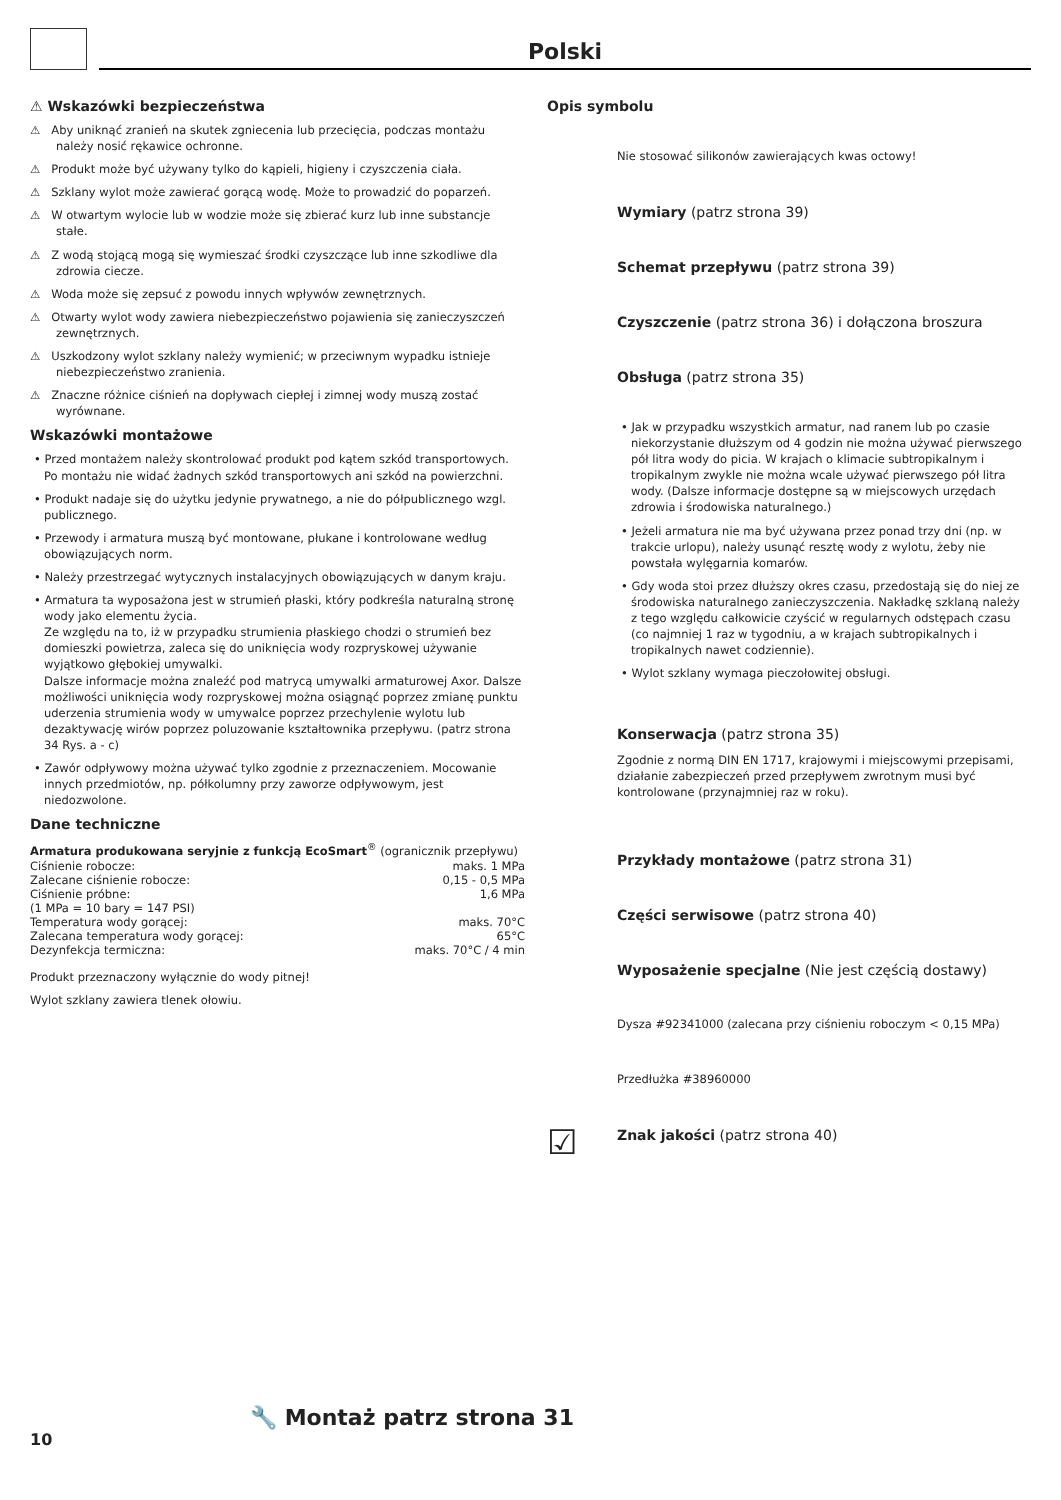Polski
⚠ Wskazówki bezpieczeństwa
⚠ Aby uniknąć zranień na skutek zgniecenia lub przecięcia, podczas montażu należy nosić rękawice ochronne.
⚠ Produkt może być używany tylko do kąpieli, higieny i czyszczenia ciała.
⚠ Szklany wylot może zawierać gorącą wodę. Może to prowadzić do poparzeń.
⚠ W otwartym wylocie lub w wodzie może się zbierać kurz lub inne substancje stałe.
⚠ Z wodą stojącą mogą się wymieszać środki czyszczące lub inne szkodliwe dla zdrowia ciecze.
⚠ Woda może się zepsuć z powodu innych wpływów zewnętrznych.
⚠ Otwarty wylot wody zawiera niebezpieczeństwo pojawienia się zanieczyszczeń zewnętrznych.
⚠ Uszkodzony wylot szklany należy wymienić; w przeciwnym wypadku istnieje niebezpieczeństwo zranienia.
⚠ Znaczne różnice ciśnień na dopływach ciepłej i zimnej wody muszą zostać wyrównane.
Wskazówki montażowe
• Przed montażem należy skontrolować produkt pod kątem szkód transportowych. Po montażu nie widać żadnych szkód transportowych ani szkód na powierzchni.
• Produkt nadaje się do użytku jedynie prywatnego, a nie do półpublicznego wzgl. publicznego.
• Przewody i armatura muszą być montowane, płukane i kontrolowane według obowiązujących norm.
• Należy przestrzegać wytycznych instalacyjnych obowiązujących w danym kraju.
• Armatura ta wyposażona jest w strumień płaski, który podkreśla naturalną stronę wody jako elementu życia.
Ze względu na to, iż w przypadku strumienia płaskiego chodzi o strumień bez domieszki powietrza, zaleca się do uniknięcia wody rozpryskowej używanie wyjątkowo głębokiej umywalki.
Dalsze informacje można znaleźć pod matrycą umywalki armaturowej Axor. Dalsze możliwości uniknięcia wody rozpryskowej można osiągnąć poprzez zmianę punktu uderzenia strumienia wody w umywalce poprzez przechylenie wylotu lub dezaktywację wirów poprzez poluzowanie kształtownika przepływu. (patrz strona 34 Rys. a - c)
• Zawór odpływowy można używać tylko zgodnie z przeznaczeniem. Mocowanie innych przedmiotów, np. półkolumny przy zaworze odpływowym, jest niedozwolone.
Dane techniczne
Armatura produkowana seryjnie z funkcją EcoSmart<sup>®</sup> (ogranicznik przepływu)
| Ciśnienie robocze: | maks. 1 MPa |
| Zalecane ciśnienie robocze: | 0,15 - 0,5 MPa |
| Ciśnienie próbne: | 1,6 MPa |
| (1 MPa = 10 bary = 147 PSI) | |
| Temperatura wody gorącej: | maks. 70°C |
| Zalecana temperatura wody gorącej: | 65°C |
| Dezynfekcja termiczna: | maks. 70°C / 4 min |
Produkt przeznaczony wyłącznie do wody pitnej!
Wylot szklany zawiera tlenek ołowiu.
Opis symbolu
Nie stosować silikonów zawierających kwas octowy!
Wymiary (patrz strona 39)
Schemat przepływu (patrz strona 39)
Czyszczenie (patrz strona 36) i dołączona broszura
Obsługa (patrz strona 35)
• Jak w przypadku wszystkich armatur, nad ranem lub po czasie niekorzystanie dłuższym od 4 godzin nie można używać pierwszego pół litra wody do picia. W krajach o klimacie subtropikalnym i tropikalnym zwykle nie można wcale używać pierwszego pół litra wody. (Dalsze informacje dostępne są w miejscowych urzędach zdrowia i środowiska naturalnego.)
• Jeżeli armatura nie ma być używana przez ponad trzy dni (np. w trakcie urlopu), należy usunąć resztę wody z wylotu, żeby nie powstała wylęgarnia komarów.
• Gdy woda stoi przez dłuższy okres czasu, przedostają się do niej ze środowiska naturalnego zanieczyszczenia. Nakładkę szklaną należy z tego względu całkowicie czyścić w regularnych odstępach czasu (co najmniej 1 raz w tygodniu, a w krajach subtropikalnych i tropikalnych nawet codziennie).
• Wylot szklany wymaga pieczołowitej obsługi.
Konserwacja (patrz strona 35)
Zgodnie z normą DIN EN 1717, krajowymi i miejscowymi przepisami, działanie zabezpieczeń przed przepływem zwrotnym musi być kontrolowane (przynajmniej raz w roku).
Przykłady montażowe (patrz strona 31)
Części serwisowe (patrz strona 40)
Wyposażenie specjalne (Nie jest częścią dostawy)
Dysza #92341000 (zalecana przy ciśnieniu roboczym < 0,15 MPa)
Przedłużka #38960000
☑
Znak jakości (patrz strona 40)
🔧 Montaż patrz strona 31
10